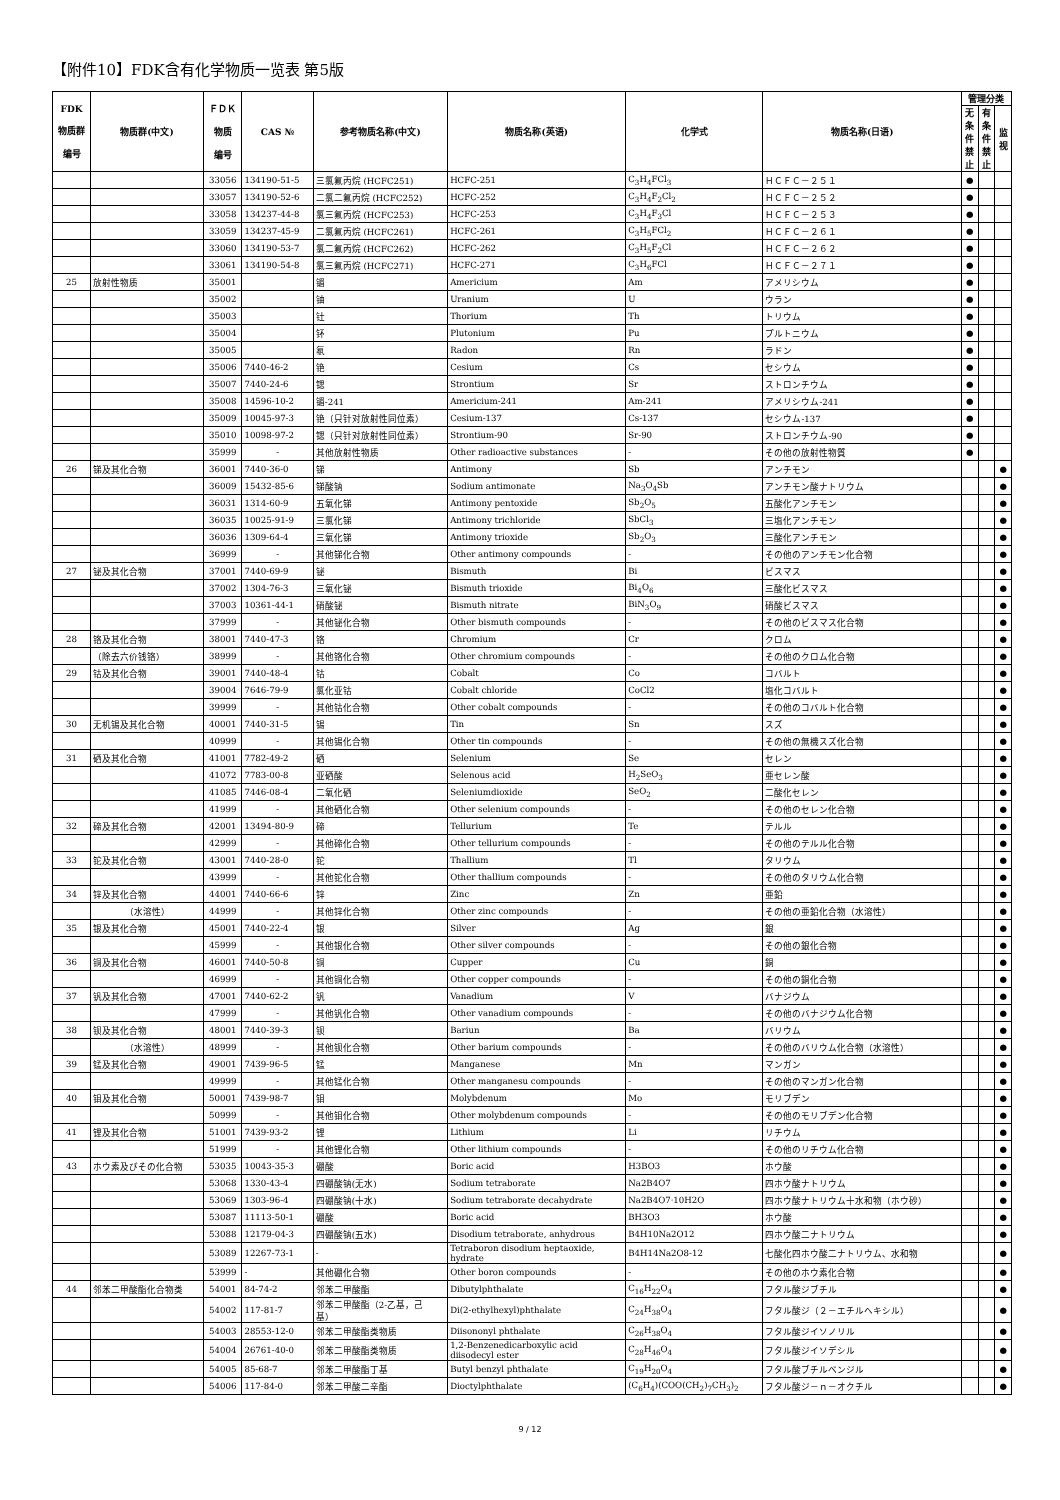【附件10】FDK含有化学物质一览表 第5版
| FDK 物质群 编号 | 物质群(中文) | ＦＤＫ 物质 编号 | CAS № | 参考物质名称(中文) | 物质名称(英语) | 化学式 | 物质名称(日语) | 管理分类 | | |
| --- | --- | --- | --- | --- | --- | --- | --- | --- | --- | --- |
| | | | | | | | | 无 条 件 禁 止 | 有 条 件 禁 止 | 监 视 |
| | | 33056 | 134190-51-5 | 三氯氟丙烷 (HCFC251) | HCFC-251 | C<sub>3</sub>H<sub>4</sub>FCl<sub>3</sub> | ＨＣＦＣ－２５１ | ● | | |
| | | 33057 | 134190-52-6 | 二氯二氟丙烷 (HCFC252) | HCFC-252 | C<sub>3</sub>H<sub>4</sub>F<sub>2</sub>Cl<sub>2</sub> | ＨＣＦＣ－２５２ | ● | | |
| | | 33058 | 134237-44-8 | 氯三氟丙烷 (HCFC253) | HCFC-253 | C<sub>3</sub>H<sub>4</sub>F<sub>3</sub>Cl | ＨＣＦＣ－２５３ | ● | | |
| | | 33059 | 134237-45-9 | 二氯氟丙烷 (HCFC261) | HCFC-261 | C<sub>3</sub>H<sub>5</sub>FCl<sub>2</sub> | ＨＣＦＣ－２６１ | ● | | |
| | | 33060 | 134190-53-7 | 氯二氟丙烷 (HCFC262) | HCFC-262 | C<sub>3</sub>H<sub>5</sub>F<sub>2</sub>Cl | ＨＣＦＣ－２６２ | ● | | |
| | | 33061 | 134190-54-8 | 氯三氟丙烷 (HCFC271) | HCFC-271 | C<sub>3</sub>H<sub>6</sub>FCl | ＨＣＦＣ－２７１ | ● | | |
| 25 | 放射性物质 | 35001 | | 镅 | Americium | Am | アメリシウム | ● | | |
| | | 35002 | | 铀 | Uranium | U | ウラン | ● | | |
| | | 35003 | | 钍 | Thorium | Th | トリウム | ● | | |
| | | 35004 | | 钚 | Plutonium | Pu | プルトニウム | ● | | |
| | | 35005 | | 氡 | Radon | Rn | ラドン | ● | | |
| | | 35006 | 7440-46-2 | 铯 | Cesium | Cs | セシウム | ● | | |
| | | 35007 | 7440-24-6 | 锶 | Strontium | Sr | ストロンチウム | ● | | |
| | | 35008 | 14596-10-2 | 镅-241 | Americium-241 | Am-241 | アメリシウム-241 | ● | | |
| | | 35009 | 10045-97-3 | 铯（只针对放射性同位素） | Cesium-137 | Cs-137 | セシウム-137 | ● | | |
| | | 35010 | 10098-97-2 | 锶（只针对放射性同位素） | Strontium-90 | Sr-90 | ストロンチウム-90 | ● | | |
| | | 35999 | - | 其他放射性物质 | Other radioactive substances | - | その他の放射性物質 | ● | | |
| 26 | 锑及其化合物 | 36001 | 7440-36-0 | 锑 | Antimony | Sb | アンチモン | | | ● |
| | | 36009 | 15432-85-6 | 锑酸钠 | Sodium antimonate | Na<sub>3</sub>O<sub>4</sub>Sb | アンチモン酸ナトリウム | | | ● |
| | | 36031 | 1314-60-9 | 五氧化锑 | Antimony pentoxide | Sb<sub>2</sub>O<sub>5</sub> | 五酸化アンチモン | | | ● |
| | | 36035 | 10025-91-9 | 三氯化锑 | Antimony trichloride | SbCl<sub>3</sub> | 三塩化アンチモン | | | ● |
| | | 36036 | 1309-64-4 | 三氧化锑 | Antimony trioxide | Sb<sub>2</sub>O<sub>3</sub> | 三酸化アンチモン | | | ● |
| | | 36999 | - | 其他锑化合物 | Other antimony compounds | - | その他のアンチモン化合物 | | | ● |
| 27 | 铋及其化合物 | 37001 | 7440-69-9 | 铋 | Bismuth | Bi | ビスマス | | | ● |
| | | 37002 | 1304-76-3 | 三氧化铋 | Bismuth trioxide | Bi<sub>4</sub>O<sub>6</sub> | 三酸化ビスマス | | | ● |
| | | 37003 | 10361-44-1 | 硝酸铋 | Bismuth nitrate | BiN<sub>3</sub>O<sub>9</sub> | 硝酸ビスマス | | | ● |
| | | 37999 | - | 其他铋化合物 | Other bismuth compounds | - | その他のビスマス化合物 | | | ● |
| 28 | 铬及其化合物 | 38001 | 7440-47-3 | 铬 | Chromium | Cr | クロム | | | ● |
| | （除去六价钱铬） | 38999 | - | 其他铬化合物 | Other chromium compounds | - | その他のクロム化合物 | | | ● |
| 29 | 钴及其化合物 | 39001 | 7440-48-4 | 钴 | Cobalt | Co | コバルト | | | ● |
| | | 39004 | 7646-79-9 | 氯化亚钴 | Cobalt chloride | CoCl2 | 塩化コバルト | | | ● |
| | | 39999 | - | 其他钴化合物 | Other cobalt compounds | - | その他のコバルト化合物 | | | ● |
| 30 | 无机锡及其化合物 | 40001 | 7440-31-5 | 锡 | Tin | Sn | スズ | | | ● |
| | | 40999 | - | 其他锡化合物 | Other tin compounds | - | その他の無機スズ化合物 | | | ● |
| 31 | 硒及其化合物 | 41001 | 7782-49-2 | 硒 | Selenium | Se | セレン | | | ● |
| | | 41072 | 7783-00-8 | 亚硒酸 | Selenous acid | H<sub>2</sub>SeO<sub>3</sub> | 亜セレン酸 | | | ● |
| | | 41085 | 7446-08-4 | 二氧化硒 | Seleniumdioxide | SeO<sub>2</sub> | 二酸化セレン | | | ● |
| | | 41999 | - | 其他硒化合物 | Other selenium compounds | - | その他のセレン化合物 | | | ● |
| 32 | 碲及其化合物 | 42001 | 13494-80-9 | 碲 | Tellurium | Te | テルル | | | ● |
| | | 42999 | - | 其他碲化合物 | Other tellurium compounds | - | その他のテルル化合物 | | | ● |
| 33 | 铊及其化合物 | 43001 | 7440-28-0 | 铊 | Thallium | Tl | タリウム | | | ● |
| | | 43999 | - | 其他铊化合物 | Other thallium compounds | - | その他のタリウム化合物 | | | ● |
| 34 | 锌及其化合物 | 44001 | 7440-66-6 | 锌 | Zinc | Zn | 亜鉛 | | | ● |
| | （水溶性） | 44999 | - | 其他锌化合物 | Other zinc compounds | - | その他の亜鉛化合物（水溶性） | | | ● |
| 35 | 银及其化合物 | 45001 | 7440-22-4 | 银 | Silver | Ag | 銀 | | | ● |
| | | 45999 | - | 其他银化合物 | Other silver compounds | - | その他の銀化合物 | | | ● |
| 36 | 铜及其化合物 | 46001 | 7440-50-8 | 铜 | Cupper | Cu | 銅 | | | ● |
| | | 46999 | - | 其他铜化合物 | Other copper compounds | - | その他の銅化合物 | | | ● |
| 37 | 钒及其化合物 | 47001 | 7440-62-2 | 钒 | Vanadium | V | バナジウム | | | ● |
| | | 47999 | - | 其他钒化合物 | Other vanadium compounds | - | その他のバナジウム化合物 | | | ● |
| 38 | 钡及其化合物 | 48001 | 7440-39-3 | 钡 | Bariun | Ba | バリウム | | | ● |
| | （水溶性） | 48999 | - | 其他钡化合物 | Other barium compounds | - | その他のバリウム化合物（水溶性） | | | ● |
| 39 | 锰及其化合物 | 49001 | 7439-96-5 | 锰 | Manganese | Mn | マンガン | | | ● |
| | | 49999 | - | 其他锰化合物 | Other manganesu compounds | - | その他のマンガン化合物 | | | ● |
| 40 | 钼及其化合物 | 50001 | 7439-98-7 | 钼 | Molybdenum | Mo | モリブデン | | | ● |
| | | 50999 | - | 其他钼化合物 | Other molybdenum compounds | - | その他のモリブデン化合物 | | | ● |
| 41 | 锂及其化合物 | 51001 | 7439-93-2 | 锂 | Lithium | Li | リチウム | | | ● |
| | | 51999 | - | 其他锂化合物 | Other lithium compounds | - | その他のリチウム化合物 | | | ● |
| 43 | ホウ素及びその化合物 | 53035 | 10043-35-3 | 硼酸 | Boric acid | H3BO3 | ホウ酸 | | | ● |
| | | 53068 | 1330-43-4 | 四硼酸钠(无水) | Sodium tetraborate | Na2B4O7 | 四ホウ酸ナトリウム | | | ● |
| | | 53069 | 1303-96-4 | 四硼酸钠(十水) | Sodium tetraborate decahydrate | Na2B4O7·10H2O | 四ホウ酸ナトリウム十水和物（ホウ砂） | | | ● |
| | | 53087 | 11113-50-1 | 硼酸 | Boric acid | BH3O3 | ホウ酸 | | | ● |
| | | 53088 | 12179-04-3 | 四硼酸钠(五水) | Disodium tetraborate, anhydrous | B4H10Na2O12 | 四ホウ酸二ナトリウム | | | ● |
| | | 53089 | 12267-73-1 | - | Tetraboron disodium heptaoxide, hydrate | B4H14Na2O8-12 | 七酸化四ホウ酸二ナトリウム、水和物 | | | ● |
| | | 53999 | - | 其他硼化合物 | Other boron compounds | - | その他のホウ素化合物 | | | ● |
| 44 | 邻苯二甲酸酯化合物类 | 54001 | 84-74-2 | 邻苯二甲酸酯 | Dibutylphthalate | C<sub>16</sub>H<sub>22</sub>O<sub>4</sub> | フタル酸ジブチル | | | ● |
| | | 54002 | 117-81-7 | 邻苯二甲酸酯（2-乙基，己 基） | Di(2-ethylhexyl)phthalate | C<sub>24</sub>H<sub>38</sub>O<sub>4</sub> | フタル酸ジ（２－エチルヘキシル） | | | ● |
| | | 54003 | 28553-12-0 | 邻苯二甲酸酯类物质 | Diisononyl phthalate | C<sub>26</sub>H<sub>38</sub>O<sub>4</sub> | フタル酸ジイソノリル | | | ● |
| | | 54004 | 26761-40-0 | 邻苯二甲酸酯类物质 | 1,2-Benzenedicarboxylic acid diisodecyl ester | C<sub>28</sub>H<sub>46</sub>O<sub>4</sub> | フタル酸ジイソデシル | | | ● |
| | | 54005 | 85-68-7 | 邻苯二甲酸酯丁基 | Butyl benzyl phthalate | C<sub>19</sub>H<sub>20</sub>O<sub>4</sub> | フタル酸ブチルベンジル | | | ● |
| | | 54006 | 117-84-0 | 邻苯二甲酸二辛酯 | Dioctylphthalate | (C<sub>6</sub>H<sub>4</sub>)(COO(CH<sub>2</sub>)<sub>7</sub>CH<sub>3</sub>)<sub>2</sub> | フタル酸ジ－ｎ－オクチル | | | ● |
9 / 12